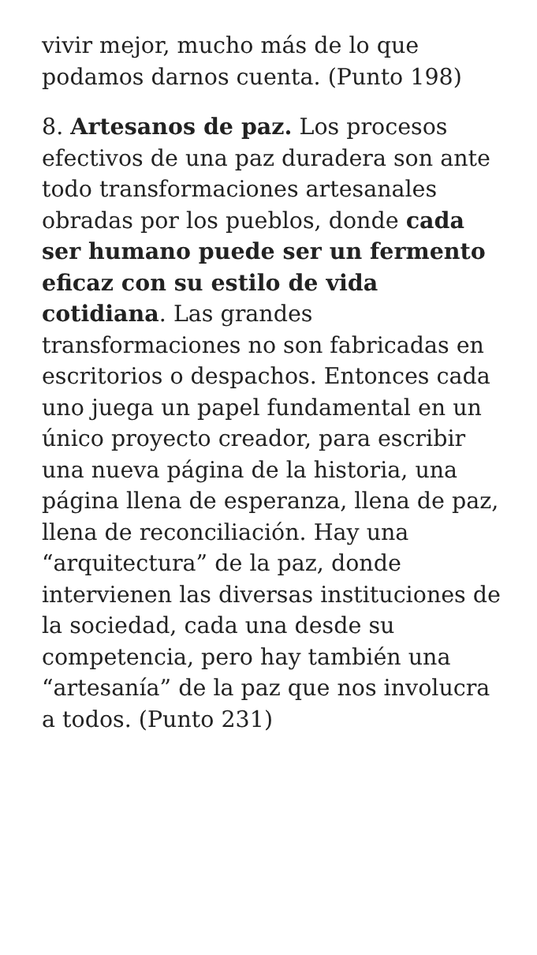vivir mejor, mucho más de lo que podamos darnos cuenta. (Punto 198)
8. Artesanos de paz. Los procesos efectivos de una paz duradera son ante todo transformaciones artesanales obradas por los pueblos, donde cada ser humano puede ser un fermento eficaz con su estilo de vida cotidiana. Las grandes transformaciones no son fabricadas en escritorios o despachos. Entonces cada uno juega un papel fundamental en un único proyecto creador, para escribir una nueva página de la historia, una página llena de esperanza, llena de paz, llena de reconciliación. Hay una “arquitectura” de la paz, donde intervienen las diversas instituciones de la sociedad, cada una desde su competencia, pero hay también una “artesanía” de la paz que nos involucra a todos. (Punto 231)